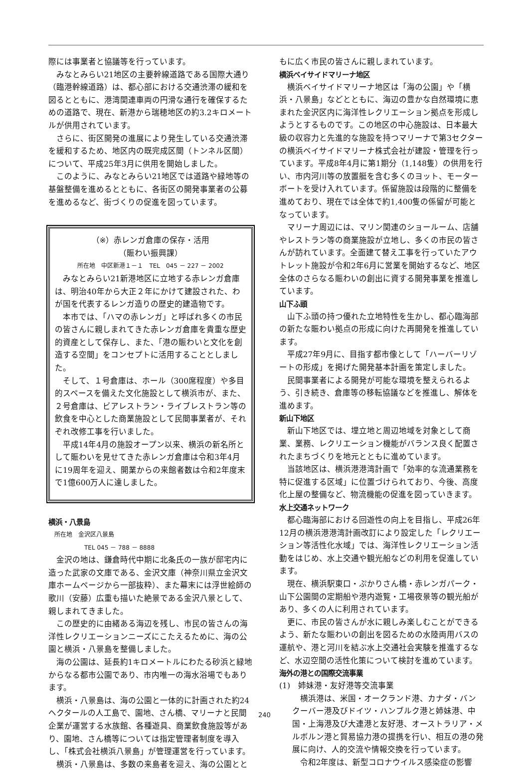際には事業者と協議等を行っています。
みなとみらい21地区の主要幹線道路である国際大通り（臨港幹線道路）は、都心部における交通渋滞の緩和を図るとともに、港湾関連車両の円滑な通行を確保するための道路で、現在、新港から瑞穂地区の約3.2キロメートルが供用されています。
さらに、街区開発の進展により発生している交通渋滞を緩和するため、地区内の既完成区間（トンネル区間）について、平成25年3月に供用を開始しました。
このように、みなとみらい21地区では道路や緑地等の基盤整備を進めるとともに、各街区の開発事業者の公募を進めるなど、街づくりの促進を図っています。
（※）赤レンガ倉庫の保存・活用
（賑わい振興課）
所在地　中区新港１－１　TEL　045 － 227 － 2002
みなとみらい21新港地区に立地する赤レンガ倉庫は、明治40年から大正２年にかけて建設された、わが国を代表するレンガ造りの歴史的建造物です。
本市では、「ハマの赤レンガ」と呼ばれ多くの市民の皆さんに親しまれてきた赤レンガ倉庫を貴重な歴史的資産として保存し、また、「港の賑わいと文化を創造する空間」をコンセプトに活用することとしました。
そして、１号倉庫は、ホール（300席程度）や多目的スペースを備えた文化施設として横浜市が、また、２号倉庫は、ビアレストラン・ライブレストラン等の飲食を中心とした商業施設として民間事業者が、それぞれ改修工事を行いました。
平成14年4月の施設オープン以来、横浜の新名所として賑わいを見せてきた赤レンガ倉庫は令和3年4月に19周年を迎え、開業からの来館者数は令和2年度末で1億600万人に達しました。
横浜・八景島
所在地　金沢区八景島
TEL 045 － 788 － 8888
金沢の地は、鎌倉時代中期に北条氏の一族が邸宅内に造った武家の文庫である、金沢文庫（神奈川県立金沢文庫ホームページから一部抜粋）、また幕末には浮世絵師の歌川（安藤）広重も描いた絶景である金沢八景として、親しまれてきました。
この歴史的に由緒ある海辺を残し、市民の皆さんの海洋性レクリエーションニーズにこたえるために、海の公園と横浜・八景島を整備しました。
海の公園は、延長約1キロメートルにわたる砂浜と緑地からなる都市公園であり、市内唯一の海水浴場でもあります。
横浜・八景島は、海の公園と一体的に計画された約24ヘクタールの人工島で、園地、さん橋、マリーナと民間企業が運営する水族館、各種遊具、商業飲食施設等があり、園地、さん橋等については指定管理者制度を導入し、「株式会社横浜八景島」が管理運営を行っています。
横浜・八景島は、多数の来島者を迎え、海の公園とと
もに広く市民の皆さんに親しまれています。
横浜ベイサイドマリーナ地区
横浜ベイサイドマリーナ地区は「海の公園」や「横浜・八景島」などとともに、海辺の豊かな自然環境に恵まれた金沢区内に海洋性レクリエーション拠点を形成しようとするものです。この地区の中心施設は、日本最大級の収容力と先進的な施設を持つマリーナで第3セクターの横浜ベイサイドマリーナ株式会社が建設・管理を行っています。平成8年4月に第1期分（1,148隻）の供用を行い、市内河川等の放置艇を含む多くのヨット、モーターボートを受け入れています。係留施設は段階的に整備を進めており、現在では全体で約1,400隻の係留が可能となっています。
マリーナ周辺には、マリン関連のショールーム、店舗やレストラン等の商業施設が立地し、多くの市民の皆さんが訪れています。全面建て替え工事を行っていたアウトレット施設が令和2年6月に営業を開始するなど、地区全体のさらなる賑わいの創出に資する開発事業を推進しています。
山下ふ頭
山下ふ頭の持つ優れた立地特性を生かし、都心臨海部の新たな賑わい拠点の形成に向けた再開発を推進しています。
平成27年9月に、目指す都市像として「ハーバーリゾートの形成」を掲げた開発基本計画を策定しました。
民間事業者による開発が可能な環境を整えられるよう、引き続き、倉庫等の移転協議などを推進し、解体を進めます。
新山下地区
新山下地区では、埋立地と周辺地域を対象として商業、業務、レクリエーション機能がバランス良く配置されたまちづくりを地元とともに進めています。
当該地区は、横浜港港湾計画で「効率的な流通業務を特に促進する区域」に位置づけられており、今後、高度化上屋の整備など、物流機能の促進を図っていきます。
水上交通ネットワーク
都心臨海部における回遊性の向上を目指し、平成26年12月の横浜港港湾計画改訂により設定した「レクリエーション等活性化水域」では、海洋性レクリエーション活動をはじめ、水上交通や観光船などの利用を促進しています。
現在、横浜駅東口・ぷかりさん橋・赤レンガパーク・山下公園間の定期船や港内遊覧・工場夜景等の観光船があり、多くの人に利用されています。
更に、市民の皆さんが水に親しみ楽しむことができるよう、新たな賑わいの創出を図るための水陸両用バスの運航や、港と河川を結ぶ水上交通社会実験を推進するなど、水辺空間の活性化策について検討を進めています。
海外の港との国際交流事業
(1)　姉妹港・友好港等交流事業
横浜港は、米国・オークランド港、カナダ・バンクーバー港及びドイツ・ハンブルク港と姉妹港、中国・上海港及び大連港と友好港、オーストラリア・メルボルン港と貿易協力港の提携を行い、相互の港の発展に向け、人的交流や情報交換を行っています。
令和2年度は、新型コロナウイルス感染症の影響
240